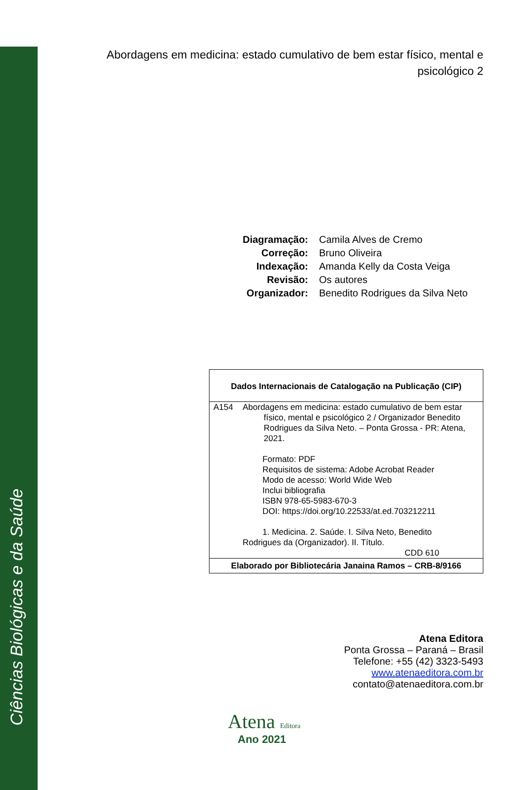Ciências Biológicas e da Saúde
Abordagens em medicina: estado cumulativo de bem estar físico, mental e psicológico 2
| Diagramação: | Camila Alves de Cremo |
| Correção: | Bruno Oliveira |
| Indexação: | Amanda Kelly da Costa Veiga |
| Revisão: | Os autores |
| Organizador: | Benedito Rodrigues da Silva Neto |
| Dados Internacionais de Catalogação na Publicação (CIP) | |
| --- | --- |
| A154 | Abordagens em medicina: estado cumulativo de bem estar físico, mental e psicológico 2 / Organizador Benedito Rodrigues da Silva Neto. – Ponta Grossa - PR: Atena, 2021. Formato: PDF Requisitos de sistema: Adobe Acrobat Reader Modo de acesso: World Wide Web Inclui bibliografia ISBN 978-65-5983-670-3 DOI: https://doi.org/10.22533/at.ed.703212211 1. Medicina. 2. Saúde. I. Silva Neto, Benedito Rodrigues da (Organizador). II. Título. CDD 610 |
| Elaborado por Bibliotecária Janaina Ramos – CRB-8/9166 | |
Atena Editora
Ponta Grossa – Paraná – Brasil
Telefone: +55 (42) 3323-5493
www.atenaeditora.com.br
contato@atenaeditora.com.br
Atena Editora
Ano 2021